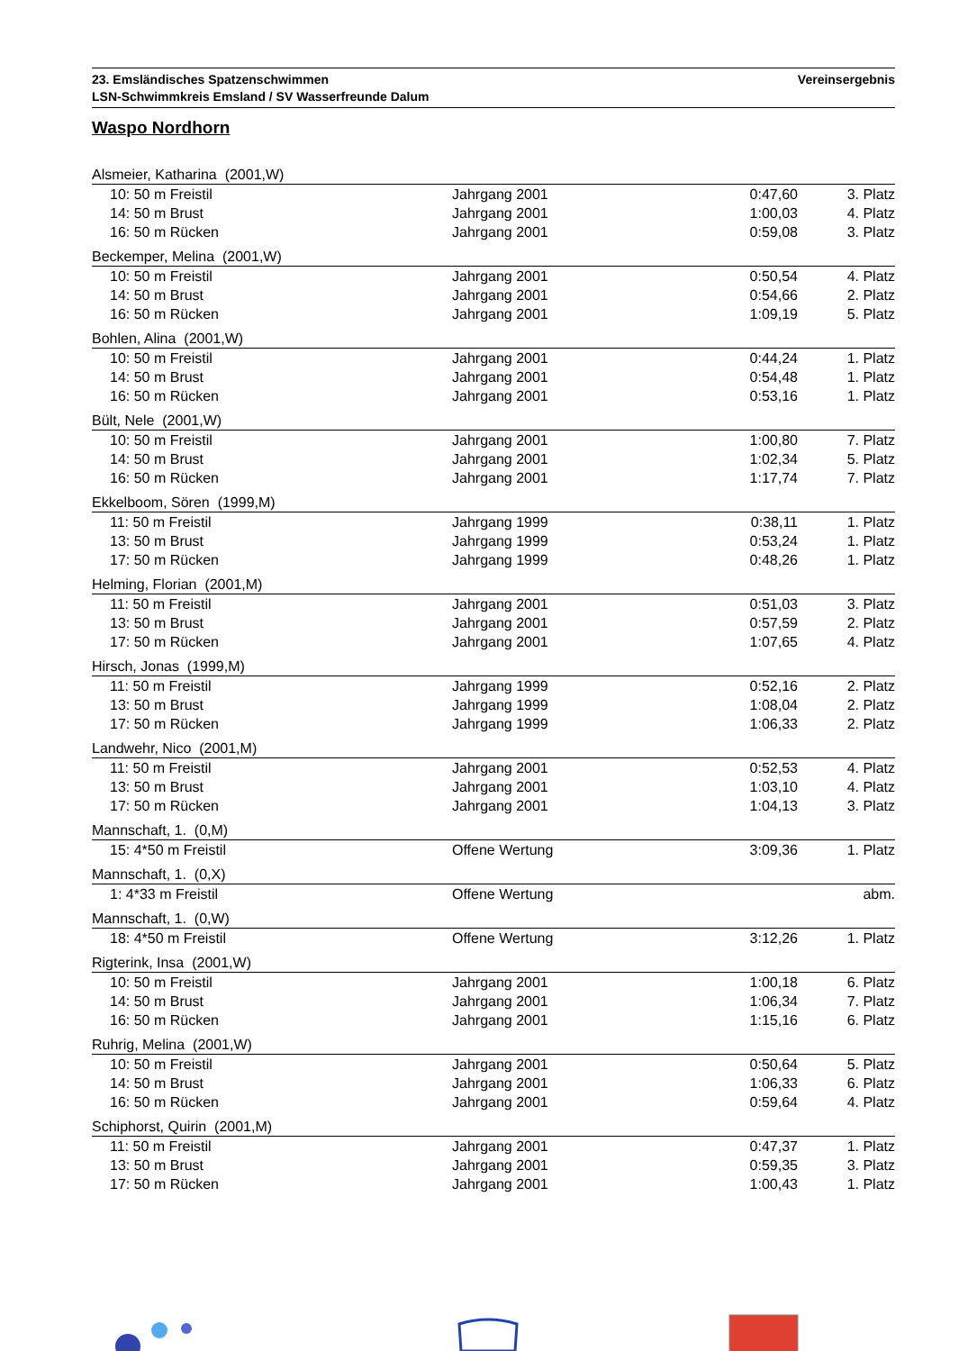Vereinsergebnis 23. Emsländisches Spatzenschwimmen
LSN-Schwimmkreis Emsland / SV Wasserfreunde Dalum
Waspo Nordhorn
| Alsmeier, Katharina (2001,W) | | | |
| 10: 50 m Freistil | Jahrgang 2001 | 0:47,60 | 3. Platz |
| 14: 50 m Brust | Jahrgang 2001 | 1:00,03 | 4. Platz |
| 16: 50 m Rücken | Jahrgang 2001 | 0:59,08 | 3. Platz |
| Beckemper, Melina (2001,W) | | | |
| 10: 50 m Freistil | Jahrgang 2001 | 0:50,54 | 4. Platz |
| 14: 50 m Brust | Jahrgang 2001 | 0:54,66 | 2. Platz |
| 16: 50 m Rücken | Jahrgang 2001 | 1:09,19 | 5. Platz |
| Bohlen, Alina (2001,W) | | | |
| 10: 50 m Freistil | Jahrgang 2001 | 0:44,24 | 1. Platz |
| 14: 50 m Brust | Jahrgang 2001 | 0:54,48 | 1. Platz |
| 16: 50 m Rücken | Jahrgang 2001 | 0:53,16 | 1. Platz |
| Bült, Nele (2001,W) | | | |
| 10: 50 m Freistil | Jahrgang 2001 | 1:00,80 | 7. Platz |
| 14: 50 m Brust | Jahrgang 2001 | 1:02,34 | 5. Platz |
| 16: 50 m Rücken | Jahrgang 2001 | 1:17,74 | 7. Platz |
| Ekkelboom, Sören (1999,M) | | | |
| 11: 50 m Freistil | Jahrgang 1999 | 0:38,11 | 1. Platz |
| 13: 50 m Brust | Jahrgang 1999 | 0:53,24 | 1. Platz |
| 17: 50 m Rücken | Jahrgang 1999 | 0:48,26 | 1. Platz |
| Helming, Florian (2001,M) | | | |
| 11: 50 m Freistil | Jahrgang 2001 | 0:51,03 | 3. Platz |
| 13: 50 m Brust | Jahrgang 2001 | 0:57,59 | 2. Platz |
| 17: 50 m Rücken | Jahrgang 2001 | 1:07,65 | 4. Platz |
| Hirsch, Jonas (1999,M) | | | |
| 11: 50 m Freistil | Jahrgang 1999 | 0:52,16 | 2. Platz |
| 13: 50 m Brust | Jahrgang 1999 | 1:08,04 | 2. Platz |
| 17: 50 m Rücken | Jahrgang 1999 | 1:06,33 | 2. Platz |
| Landwehr, Nico (2001,M) | | | |
| 11: 50 m Freistil | Jahrgang 2001 | 0:52,53 | 4. Platz |
| 13: 50 m Brust | Jahrgang 2001 | 1:03,10 | 4. Platz |
| 17: 50 m Rücken | Jahrgang 2001 | 1:04,13 | 3. Platz |
| Mannschaft, 1. (0,M) | | | |
| 15: 4*50 m Freistil | Offene Wertung | 3:09,36 | 1. Platz |
| Mannschaft, 1. (0,X) | | | |
| 1: 4*33 m Freistil | Offene Wertung | | abm. |
| Mannschaft, 1. (0,W) | | | |
| 18: 4*50 m Freistil | Offene Wertung | 3:12,26 | 1. Platz |
| Rigterink, Insa (2001,W) | | | |
| 10: 50 m Freistil | Jahrgang 2001 | 1:00,18 | 6. Platz |
| 14: 50 m Brust | Jahrgang 2001 | 1:06,34 | 7. Platz |
| 16: 50 m Rücken | Jahrgang 2001 | 1:15,16 | 6. Platz |
| Ruhrig, Melina (2001,W) | | | |
| 10: 50 m Freistil | Jahrgang 2001 | 0:50,64 | 5. Platz |
| 14: 50 m Brust | Jahrgang 2001 | 1:06,33 | 6. Platz |
| 16: 50 m Rücken | Jahrgang 2001 | 0:59,64 | 4. Platz |
| Schiphorst, Quirin (2001,M) | | | |
| 11: 50 m Freistil | Jahrgang 2001 | 0:47,37 | 1. Platz |
| 13: 50 m Brust | Jahrgang 2001 | 0:59,35 | 3. Platz |
| 17: 50 m Rücken | Jahrgang 2001 | 1:00,43 | 1. Platz |